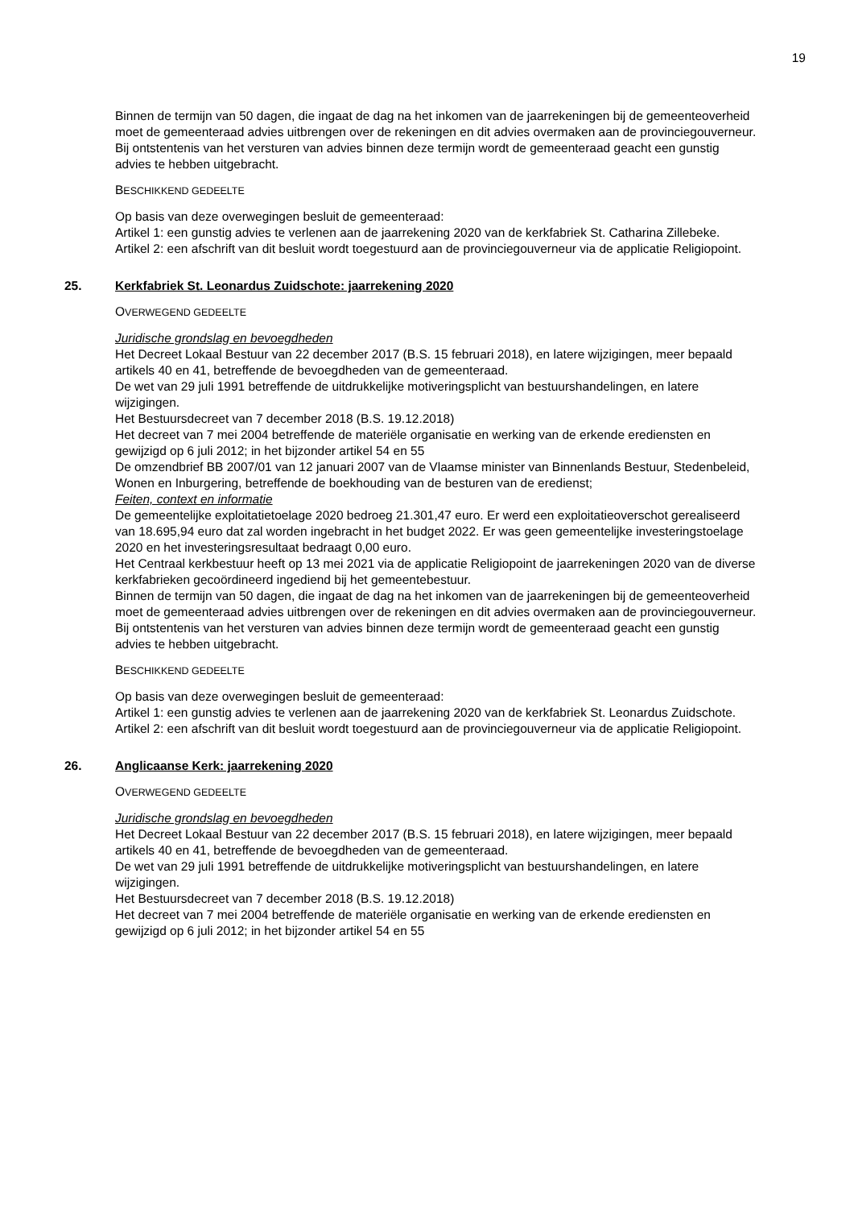19
Binnen de termijn van 50 dagen, die ingaat de dag na het inkomen van de jaarrekeningen bij de gemeenteoverheid moet de gemeenteraad advies uitbrengen over de rekeningen en dit advies overmaken aan de provinciegouverneur.
Bij ontstentenis van het versturen van advies binnen deze termijn wordt de gemeenteraad geacht een gunstig advies te hebben uitgebracht.
BESCHIKKEND GEDEELTE
Op basis van deze overwegingen besluit de gemeenteraad:
Artikel 1: een gunstig advies te verlenen aan de jaarrekening 2020 van de kerkfabriek St. Catharina Zillebeke.
Artikel 2: een afschrift van dit besluit wordt toegestuurd aan de provinciegouverneur via de applicatie Religiopoint.
25. Kerkfabriek St. Leonardus Zuidschote: jaarrekening 2020
OVERWEGEND GEDEELTE
Juridische grondslag en bevoegdheden
Het Decreet Lokaal Bestuur van 22 december 2017 (B.S. 15 februari 2018), en latere wijzigingen, meer bepaald artikels 40 en 41, betreffende de bevoegdheden van de gemeenteraad.
De wet van 29 juli 1991 betreffende de uitdrukkelijke motiveringsplicht van bestuurshandelingen, en latere wijzigingen.
Het Bestuursdecreet van 7 december 2018 (B.S. 19.12.2018)
Het decreet van 7 mei 2004 betreffende de materiële organisatie en werking van de erkende erediensten en gewijzigd op 6 juli 2012; in het bijzonder artikel 54 en 55
De omzendbrief BB 2007/01 van 12 januari 2007 van de Vlaamse minister van Binnenlands Bestuur, Stedenbeleid, Wonen en Inburgering, betreffende de boekhouding van de besturen van de eredienst;
Feiten, context en informatie
De gemeentelijke exploitatietoelage 2020 bedroeg 21.301,47 euro. Er werd een exploitatieoverschot gerealiseerd van 18.695,94 euro dat zal worden ingebracht in het budget 2022. Er was geen gemeentelijke investeringstoelage 2020 en het investeringsresultaat bedraagt 0,00 euro.
Het Centraal kerkbestuur heeft op 13 mei 2021 via de applicatie Religiopoint de jaarrekeningen 2020 van de diverse kerkfabrieken gecoördineerd ingediend bij het gemeentebestuur.
Binnen de termijn van 50 dagen, die ingaat de dag na het inkomen van de jaarrekeningen bij de gemeenteoverheid moet de gemeenteraad advies uitbrengen over de rekeningen en dit advies overmaken aan de provinciegouverneur.
Bij ontstentenis van het versturen van advies binnen deze termijn wordt de gemeenteraad geacht een gunstig advies te hebben uitgebracht.
BESCHIKKEND GEDEELTE
Op basis van deze overwegingen besluit de gemeenteraad:
Artikel 1: een gunstig advies te verlenen aan de jaarrekening 2020 van de kerkfabriek St. Leonardus Zuidschote.
Artikel 2: een afschrift van dit besluit wordt toegestuurd aan de provinciegouverneur via de applicatie Religiopoint.
26. Anglicaanse Kerk: jaarrekening 2020
OVERWEGEND GEDEELTE
Juridische grondslag en bevoegdheden
Het Decreet Lokaal Bestuur van 22 december 2017 (B.S. 15 februari 2018), en latere wijzigingen, meer bepaald artikels 40 en 41, betreffende de bevoegdheden van de gemeenteraad.
De wet van 29 juli 1991 betreffende de uitdrukkelijke motiveringsplicht van bestuurshandelingen, en latere wijzigingen.
Het Bestuursdecreet van 7 december 2018 (B.S. 19.12.2018)
Het decreet van 7 mei 2004 betreffende de materiële organisatie en werking van de erkende erediensten en gewijzigd op 6 juli 2012; in het bijzonder artikel 54 en 55